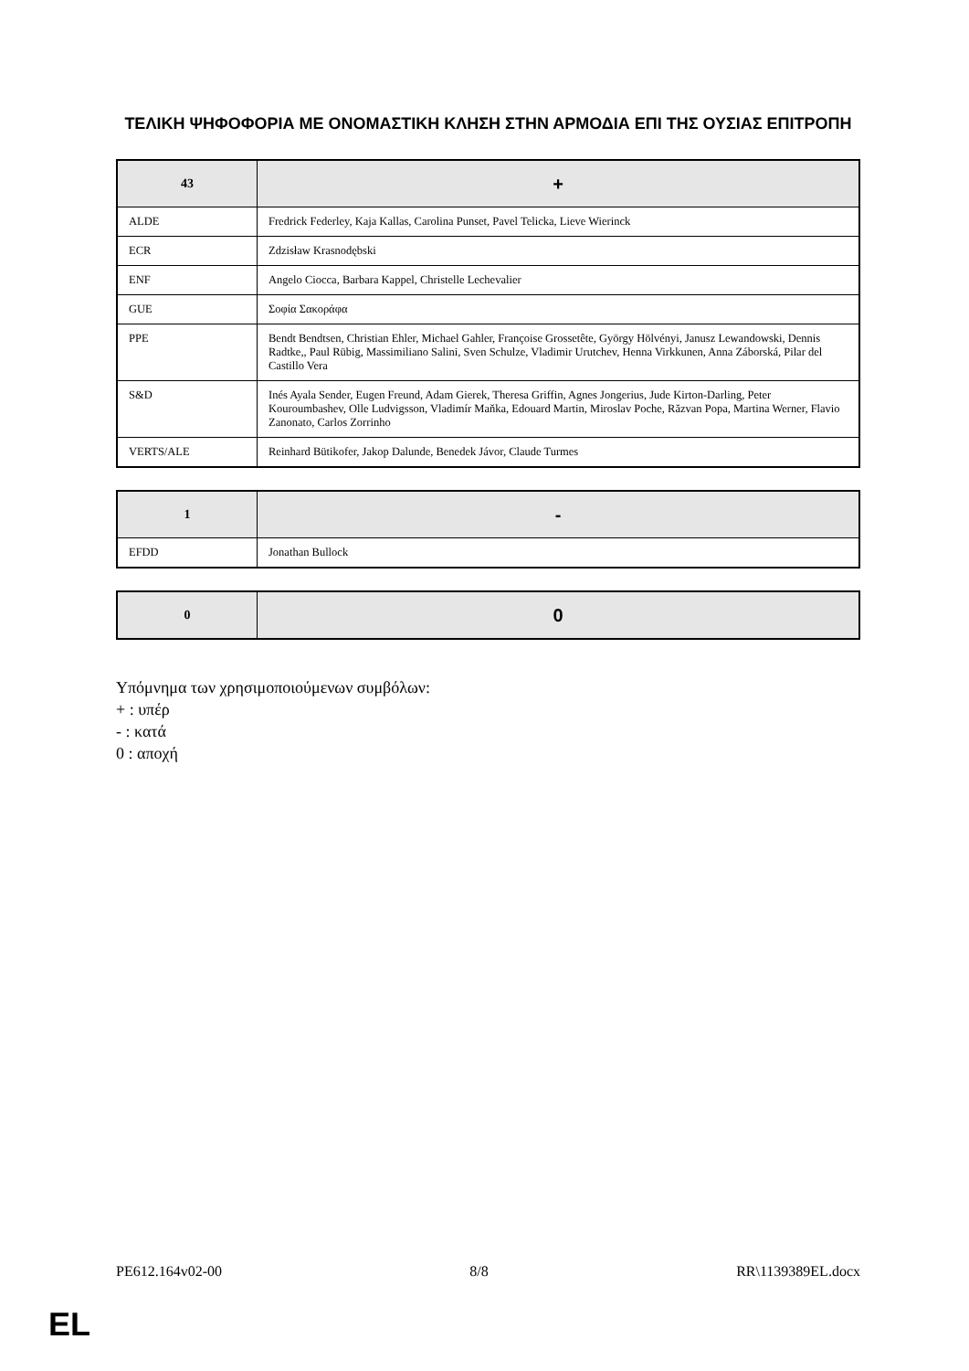ΤΕΛΙΚΗ ΨΗΦΟΦΟΡΙΑ ΜΕ ΟΝΟΜΑΣΤΙΚΗ ΚΛΗΣΗ ΣΤΗΝ ΑΡΜΟΔΙΑ ΕΠΙ ΤΗΣ ΟΥΣΙΑΣ ΕΠΙΤΡΟΠΗ
| 43 | + |
| --- | --- |
| ALDE | Fredrick Federley, Kaja Kallas, Carolina Punset, Pavel Telicka, Lieve Wierinck |
| ECR | Zdzisław Krasnodębski |
| ENF | Angelo Ciocca, Barbara Kappel, Christelle Lechevalier |
| GUE | Σοφία Σακοράφα |
| PPE | Bendt Bendtsen, Christian Ehler, Michael Gahler, Françoise Grossetête, György Hölvényi, Janusz Lewandowski, Dennis Radtke,, Paul Rübig, Massimiliano Salini, Sven Schulze, Vladimir Urutchev, Henna Virkkunen, Anna Záborská, Pilar del Castillo Vera |
| S&D | Inés Ayala Sender, Eugen Freund, Adam Gierek, Theresa Griffin, Agnes Jongerius, Jude Kirton-Darling, Peter Kouroumbashev, Olle Ludvigsson, Vladimír Maňka, Edouard Martin, Miroslav Poche, Răzvan Popa, Martina Werner, Flavio Zanonato, Carlos Zorrinho |
| VERTS/ALE | Reinhard Bütikofer, Jakop Dalunde, Benedek Jávor, Claude Turmes |
| 1 | - |
| --- | --- |
| EFDD | Jonathan Bullock |
| 0 | 0 |
| --- | --- |
Υπόμνημα των χρησιμοποιούμενων συμβόλων:
+ : υπέρ
- : κατά
0 : αποχή
PE612.164v02-00 8/8 RR\1139389EL.docx
EL